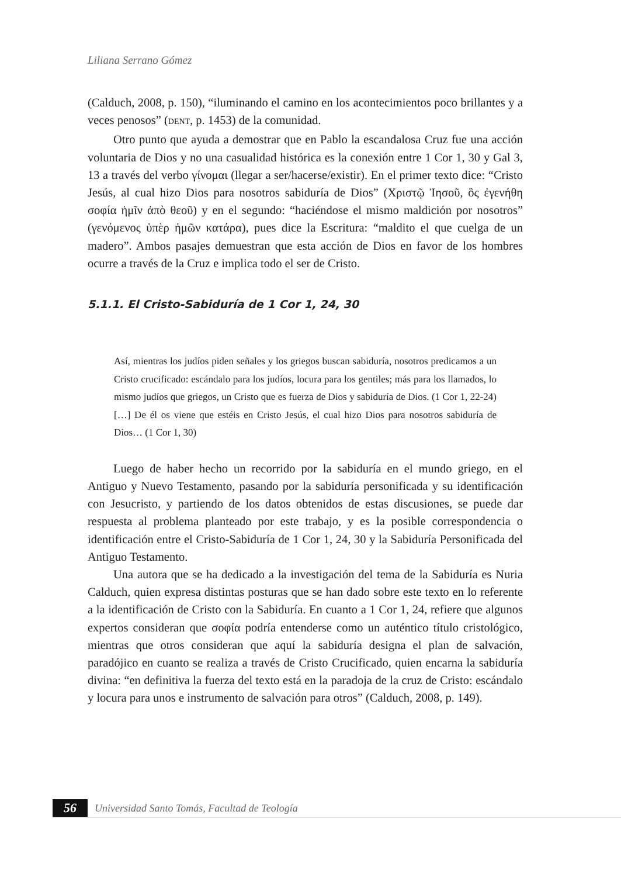Liliana Serrano Gómez
(Calduch, 2008, p. 150), “iluminando el camino en los acontecimientos poco brillantes y a veces penosos” (DENT, p. 1453) de la comunidad.
Otro punto que ayuda a demostrar que en Pablo la escandalosa Cruz fue una acción voluntaria de Dios y no una casualidad histórica es la conexión entre 1 Cor 1, 30 y Gal 3, 13 a través del verbo γίνομαι (llegar a ser/hacerse/existir). En el primer texto dice: “Cristo Jesús, al cual hizo Dios para nosotros sabiduría de Dios” (Χριστῷ Ἰησοῦ, ὃς ἐγενήθη σοφία ἡμῖν ἀπὸ θεοῦ) y en el segundo: “haciéndose el mismo maldición por nosotros” (γενόμενος ὑπὲρ ἡμῶν κατάρα), pues dice la Escritura: “maldito el que cuelga de un madero”. Ambos pasajes demuestran que esta acción de Dios en favor de los hombres ocurre a través de la Cruz e implica todo el ser de Cristo.
5.1.1. El Cristo-Sabiduría de 1 Cor 1, 24, 30
Así, mientras los judíos piden señales y los griegos buscan sabiduría, nosotros predicamos a un Cristo crucificado: escándalo para los judíos, locura para los gentiles; más para los llamados, lo mismo judíos que griegos, un Cristo que es fuerza de Dios y sabiduría de Dios. (1 Cor 1, 22-24) […] De él os viene que estéis en Cristo Jesús, el cual hizo Dios para nosotros sabiduría de Dios… (1 Cor 1, 30)
Luego de haber hecho un recorrido por la sabiduría en el mundo griego, en el Antiguo y Nuevo Testamento, pasando por la sabiduría personificada y su identificación con Jesucristo, y partiendo de los datos obtenidos de estas discusiones, se puede dar respuesta al problema planteado por este trabajo, y es la posible correspondencia o identificación entre el Cristo-Sabiduría de 1 Cor 1, 24, 30 y la Sabiduría Personificada del Antiguo Testamento.
Una autora que se ha dedicado a la investigación del tema de la Sabiduría es Nuria Calduch, quien expresa distintas posturas que se han dado sobre este texto en lo referente a la identificación de Cristo con la Sabiduría. En cuanto a 1 Cor 1, 24, refiere que algunos expertos consideran que σοφία podría entenderse como un auténtico título cristológico, mientras que otros consideran que aquí la sabiduría designa el plan de salvación, paradójico en cuanto se realiza a través de Cristo Crucificado, quien encarna la sabiduría divina: “en definitiva la fuerza del texto está en la paradoja de la cruz de Cristo: escándalo y locura para unos e instrumento de salvación para otros” (Calduch, 2008, p. 149).
56 Universidad Santo Tomás, Facultad de Teología